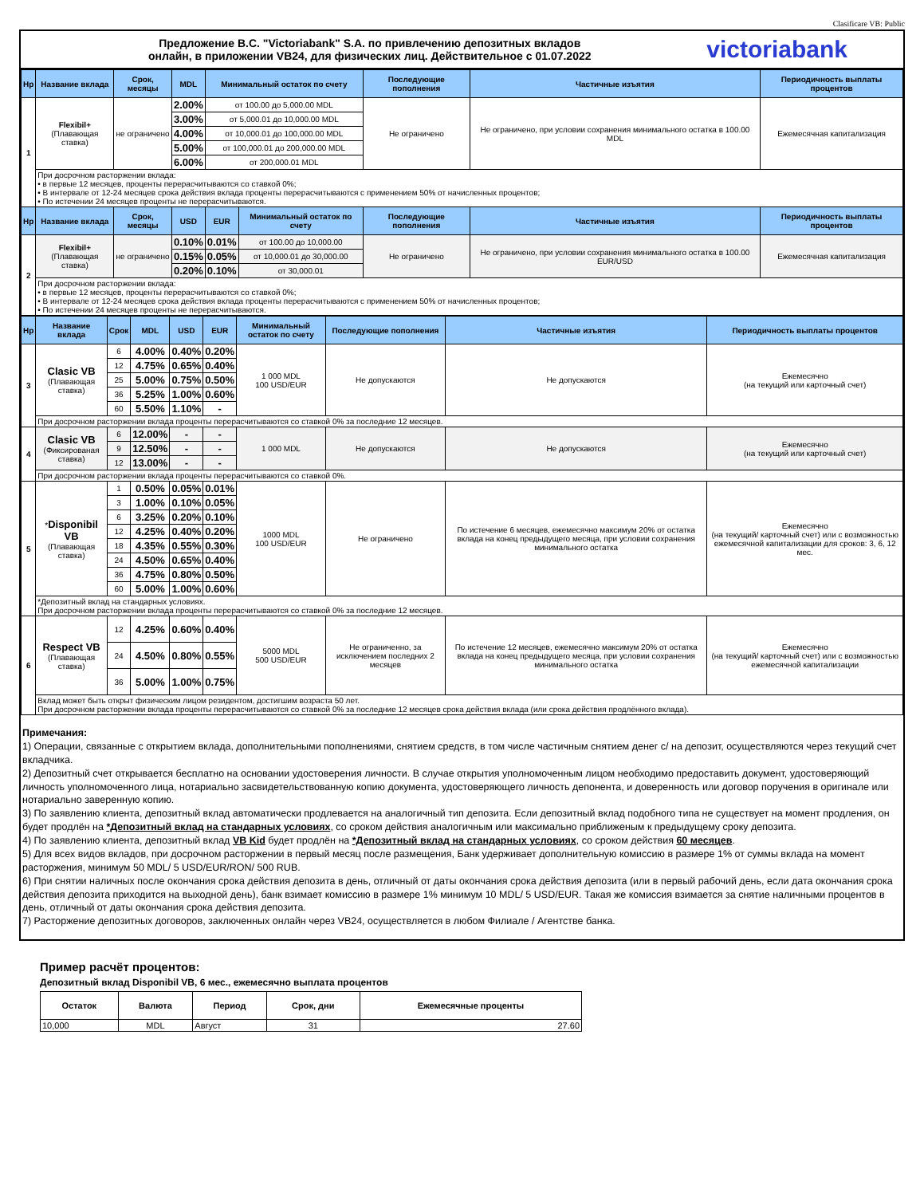Clasificare VB: Public
Предложение B.C. "Victoriabank" S.A. по привлечению депозитных вкладов
онлайн, в приложении VB24, для физических лиц. Действительное с 01.07.2022
victoriabank
| Нр | Название вклада | Срок, месяцы | MDL | Минимальный остаток по счету | | Последующие пополнения | Частичные изъятия | Периодичность выплаты процентов |
| --- | --- | --- | --- | --- | --- | --- | --- | --- |
| 1 | Flexibil+ (Плавающая ставка) | не ограничено | 2.00% | от 100.00 до 5,000.00 MDL | | Не ограничено | Не ограничено, при условии сохранения минимального остатка в 100.00 MDL | Ежемесячная капитализация |
| | | | 3.00% | от 5,000.01 до 10,000.00 MDL | | | | |
| | | | 4.00% | от 10,000.01 до 100,000.00 MDL | | | | |
| | | | 5.00% | от 100,000.01 до 200,000.00 MDL | | | | |
| | | | 6.00% | от 200,000.01 MDL | | | | |
| | При досрочном расторжении вклада: • в первые 12 месяцев, проценты перерасчитываются со ставкой 0%; • В интервале от 12-24 месяцев срока действия вклада проценты перерасчитываются с применением 50% от начисленных процентов; • По истечении 24 месяцев проценты не перерасчитываются. | | | | | | | |
| Нр | Название вклада | Срок, месяцы | USD | EUR | Минимальный остаток по счету | Последующие пополнения | Частичные изъятия | Периодичность выплаты процентов |
| 2 | Flexibil+ (Плавающая ставка) | не ограничено | 0.10% | 0.01% | от 100.00 до 10,000.00 | Не ограничено | Не ограничено, при условии сохранения минимального остатка в 100.00 EUR/USD | Ежемесячная капитализация |
| | | | 0.15% | 0.05% | от 10,000.01 до 30,000.00 | | | |
| | | | 0.20% | 0.10% | от 30,000.01 | | | |
| | При досрочном расторжении вклада: • в первые 12 месяцев, проценты перерасчитываются со ставкой 0%; • В интервале от 12-24 месяцев срока действия вклада проценты перерасчитываются с применением 50% от начисленных процентов; • По истечении 24 месяцев проценты не перерасчитываются. | | | | | | | |
| Нр | Название вклада | Срок | MDL | USD | EUR | Минимальный остаток по счету | Последующие пополнения | Частичные изъятия | Периодичность выплаты процентов |
| --- | --- | --- | --- | --- | --- | --- | --- | --- | --- |
| 3 | Clasic VB (Плавающая ставка) | 6 | 4.00% | 0.40% | 0.20% | 1 000 MDL 100 USD/EUR | Не допускаются | Не допускаются | Ежемесячно (на текущий или карточный счет) |
| | | 12 | 4.75% | 0.65% | 0.40% | | | | |
| | | 25 | 5.00% | 0.75% | 0.50% | | | | |
| | | 36 | 5.25% | 1.00% | 0.60% | | | | |
| | | 60 | 5.50% | 1.10% | - | | | | |
| | При досрочном расторжении вклада проценты перерасчитываются со ставкой 0% за последние 12 месяцев. | | | | | | | | |
| 4 | Clasic VB (Фиксированая ставка) | 6 | 12.00% | - | - | 1 000 MDL | Не допускаются | Не допускаются | Ежемесячно (на текущий или карточный счет) |
| | | 9 | 12.50% | - | - | | | | |
| | | 12 | 13.00% | - | - | | | | |
| | При досрочном расторжении вклада проценты перерасчитываются со ставкой 0%. | | | | | | | | |
| 5 | * Disponibil VB (Плавающая ставка) | 1 | 0.50% | 0.05% | 0.01% | 1000 MDL 100 USD/EUR | Не ограничено | По истечение 6 месяцев, ежемесячно максимум 20% от остатка вклада на конец предыдущего месяца, при условии сохранения минимального остатка | Ежемесячно (на текущий/ карточный счет) или с возможностью ежемесячной капитализации для сроков: 3, 6, 12 мес. |
| | | 3 | 1.00% | 0.10% | 0.05% | | | | |
| | | 6 | 3.25% | 0.20% | 0.10% | | | | |
| | | 12 | 4.25% | 0.40% | 0.20% | | | | |
| | | 18 | 4.35% | 0.55% | 0.30% | | | | |
| | | 24 | 4.50% | 0.65% | 0.40% | | | | |
| | | 36 | 4.75% | 0.80% | 0.50% | | | | |
| | | 60 | 5.00% | 1.00% | 0.60% | | | | |
| | *Депозитный вклад на стандарных условиях. При досрочном расторжении вклада проценты перерасчитываются со ставкой 0% за последние 12 месяцев. | | | | | | | | |
| 6 | Respect VB (Плавающая ставка) | 12 | 4.25% | 0.60% | 0.40% | 5000 MDL 500 USD/EUR | Не ограниченно, за исключением последних 2 месяцев | По истечение 12 месяцев, ежемесячно максимум 20% от остатка вклада на конец предыдущего месяца, при условии сохранения минимального остатка | Ежемесячно (на текущий/ карточный счет) или с возможностью ежемесячной капитализации |
| | | 24 | 4.50% | 0.80% | 0.55% | | | | |
| | | 36 | 5.00% | 1.00% | 0.75% | | | | |
| | Вклад может быть открыт физическим лицом резидентом, достигшим возраста 50 лет. При досрочном расторжении вклада проценты перерасчитываются со ставкой 0% за последние 12 месяцев срока действия вклада (или срока действия продлённого вклада). | | | | | | | | |
Примечания:
1) Операции, связанные с открытием вклада, дополнительными пополнениями, снятием средств, в том числе частичным снятием денег с/ на депозит, осуществляются через текущий счет вкладчика.
2) Депозитный счет открывается бесплатно на основании удостоверения личности. В случае открытия уполномоченным лицом необходимо предоставить документ, удостоверяющий личность уполномоченного лица, нотариально засвидетельствованную копию документа, удостоверяющего личность депонента, и доверенность или договор поручения в оригинале или нотариально заверенную копию.
3) По заявлению клиента, депозитный вклад автоматически продлевается на аналогичный тип депозита. Если депозитный вклад подобного типа не существует на момент продления, он будет продлён на *Депозитный вклад на стандарных условиях, со сроком действия аналогичным или максимально приближеным к предыдущему сроку депозита.
4) По заявлению клиента, депозитный вклад VB Kid будет продлён на *Депозитный вклад на стандарных условиях, со сроком действия 60 месяцев.
5) Для всех видов вкладов, при досрочном расторжении в первый месяц после размещения, Банк удерживает дополнительную комиссию в размере 1% от суммы вклада на момент расторжения, минимум 50 MDL/ 5 USD/EUR/RON/ 500 RUB.
6) При снятии наличных после окончания срока действия депозита в день, отличный от даты окончания срока действия депозита (или в первый рабочий день, если дата окончания срока действия депозита приходится на выходной день), банк взимает комиссию в размере 1% минимум 10 MDL/ 5 USD/EUR. Такая же комиссия взимается за снятие наличными процентов в день, отличный от даты окончания срока действия депозита.
7) Расторжение депозитных договоров, заключенных онлайн через VB24, осуществляется в любом Филиале / Агентстве банка.
Пример расчёт процентов:
Депозитный вклад Disponibil VB, 6 мес., ежемесячно выплата процентов
| Остаток | Валюта | Период | Срок, дни | Ежемесячные проценты |
| --- | --- | --- | --- | --- |
| 10,000 | MDL | Август | 31 | 27.60 |